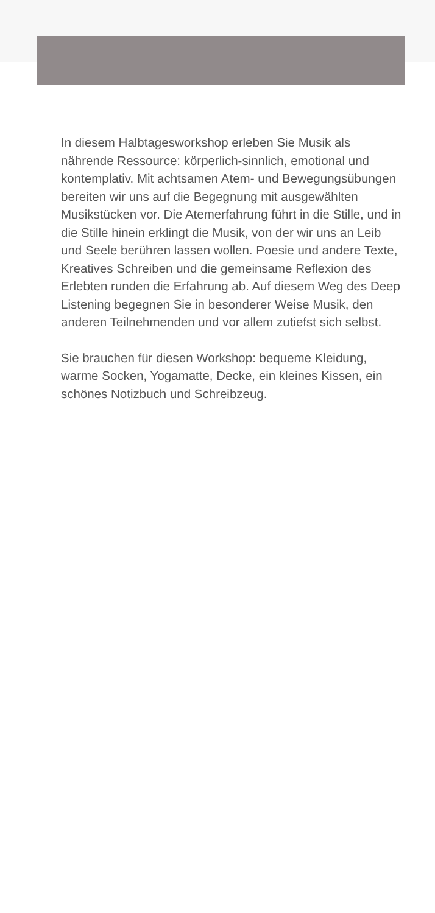In diesem Halbtagesworkshop erleben Sie Musik als nährende Ressource: körperlich-sinnlich, emotional und kontemplativ. Mit achtsamen Atem- und Bewegungsübungen bereiten wir uns auf die Begegnung mit ausgewählten Musikstücken vor. Die Atemerfahrung führt in die Stille, und in die Stille hinein erklingt die Musik, von der wir uns an Leib und Seele berühren lassen wollen. Poesie und andere Texte, Kreatives Schreiben und die gemeinsame Reflexion des Erlebten runden die Erfahrung ab. Auf diesem Weg des Deep Listening begegnen Sie in besonderer Weise Musik, den anderen Teilnehmenden und vor allem zutiefst sich selbst.
Sie brauchen für diesen Workshop: bequeme Kleidung, warme Socken, Yogamatte, Decke, ein kleines Kissen, ein schönes Notizbuch und Schreibzeug.